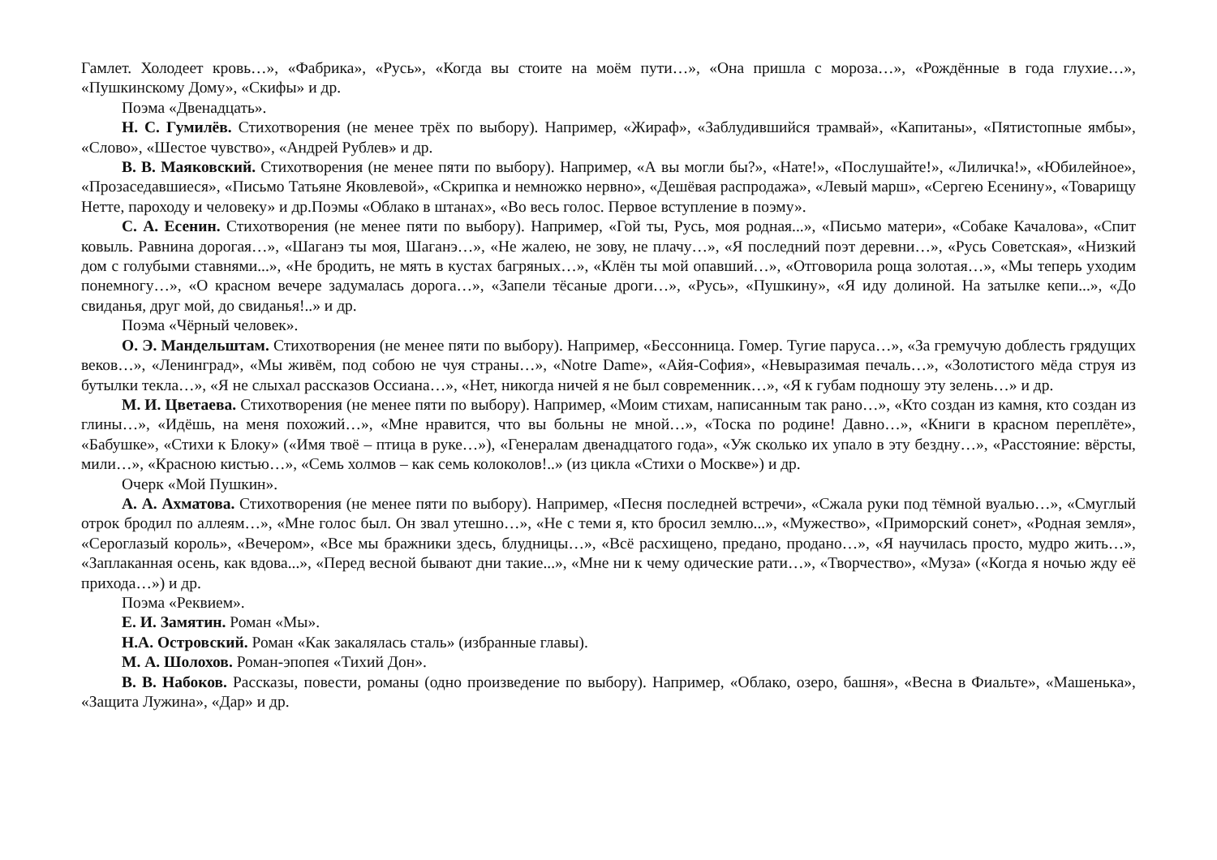Гамлет. Холодеет кровь…», «Фабрика», «Русь», «Когда вы стоите на моём пути…», «Она пришла с мороза…», «Рождённые в года глухие…», «Пушкинскому Дому», «Скифы» и др.
Поэма «Двенадцать».
Н. С. Гумилёв. Стихотворения (не менее трёх по выбору). Например, «Жираф», «Заблудившийся трамвай», «Капитаны», «Пятистопные ямбы», «Слово», «Шестое чувство», «Андрей Рублев» и др.
В. В. Маяковский. Стихотворения (не менее пяти по выбору). Например, «А вы могли бы?», «Нате!», «Послушайте!», «Лиличка!», «Юбилейное», «Прозаседавшиеся», «Письмо Татьяне Яковлевой», «Скрипка и немножко нервно», «Дешёвая распродажа», «Левый марш», «Сергею Есенину», «Товарищу Нетте, пароходу и человеку» и др.Поэмы «Облако в штанах», «Во весь голос. Первое вступление в поэму».
С. А. Есенин. Стихотворения (не менее пяти по выбору). Например, «Гой ты, Русь, моя родная...», «Письмо матери», «Собаке Качалова», «Спит ковыль. Равнина дорогая…», «Шаганэ ты моя, Шаганэ…», «Не жалею, не зову, не плачу…», «Я последний поэт деревни…», «Русь Советская», «Низкий дом с голубыми ставнями...», «Не бродить, не мять в кустах багряных…», «Клён ты мой опавший…», «Отговорила роща золотая…», «Мы теперь уходим понемногу…», «О красном вечере задумалась дорога…», «Запели тёсаные дроги…», «Русь», «Пушкину», «Я иду долиной. На затылке кепи...», «До свиданья, друг мой, до свиданья!..» и др.
Поэма «Чёрный человек».
О. Э. Мандельштам. Стихотворения (не менее пяти по выбору). Например, «Бессонница. Гомер. Тугие паруса…», «За гремучую доблесть грядущих веков…», «Ленинград», «Мы живём, под собою не чуя страны…», «Notre Dame», «Айя-София», «Невыразимая печаль…», «Золотистого мёда струя из бутылки текла…», «Я не слыхал рассказов Оссиана…», «Нет, никогда ничей я не был современник…», «Я к губам подношу эту зелень…» и др.
М. И. Цветаева. Стихотворения (не менее пяти по выбору). Например, «Моим стихам, написанным так рано…», «Кто создан из камня, кто создан из глины…», «Идёшь, на меня похожий…», «Мне нравится, что вы больны не мной…», «Тоска по родине! Давно…», «Книги в красном переплёте», «Бабушке», «Стихи к Блоку» («Имя твоё – птица в руке…»), «Генералам двенадцатого года», «Уж сколько их упало в эту бездну…», «Расстояние: вёрсты, мили…», «Красною кистью…», «Семь холмов – как семь колоколов!..» (из цикла «Стихи о Москве») и др.
Очерк «Мой Пушкин».
А. А. Ахматова. Стихотворения (не менее пяти по выбору). Например, «Песня последней встречи», «Сжала руки под тёмной вуалью…», «Смуглый отрок бродил по аллеям…», «Мне голос был. Он звал утешно…», «Не с теми я, кто бросил землю...», «Мужество», «Приморский сонет», «Родная земля», «Сероглазый король», «Вечером», «Все мы бражники здесь, блудницы…», «Всё расхищено, предано, продано…», «Я научилась просто, мудро жить…», «Заплаканная осень, как вдова...», «Перед весной бывают дни такие...», «Мне ни к чему одические рати…», «Творчество», «Муза» («Когда я ночью жду её прихода…») и др.
Поэма «Реквием».
Е. И. Замятин. Роман «Мы».
Н.А. Островский. Роман «Как закалялась сталь» (избранные главы).
М. А. Шолохов. Роман-эпопея «Тихий Дон».
В. В. Набоков. Рассказы, повести, романы (одно произведение по выбору). Например, «Облако, озеро, башня», «Весна в Фиальте», «Машенька», «Защита Лужина», «Дар» и др.